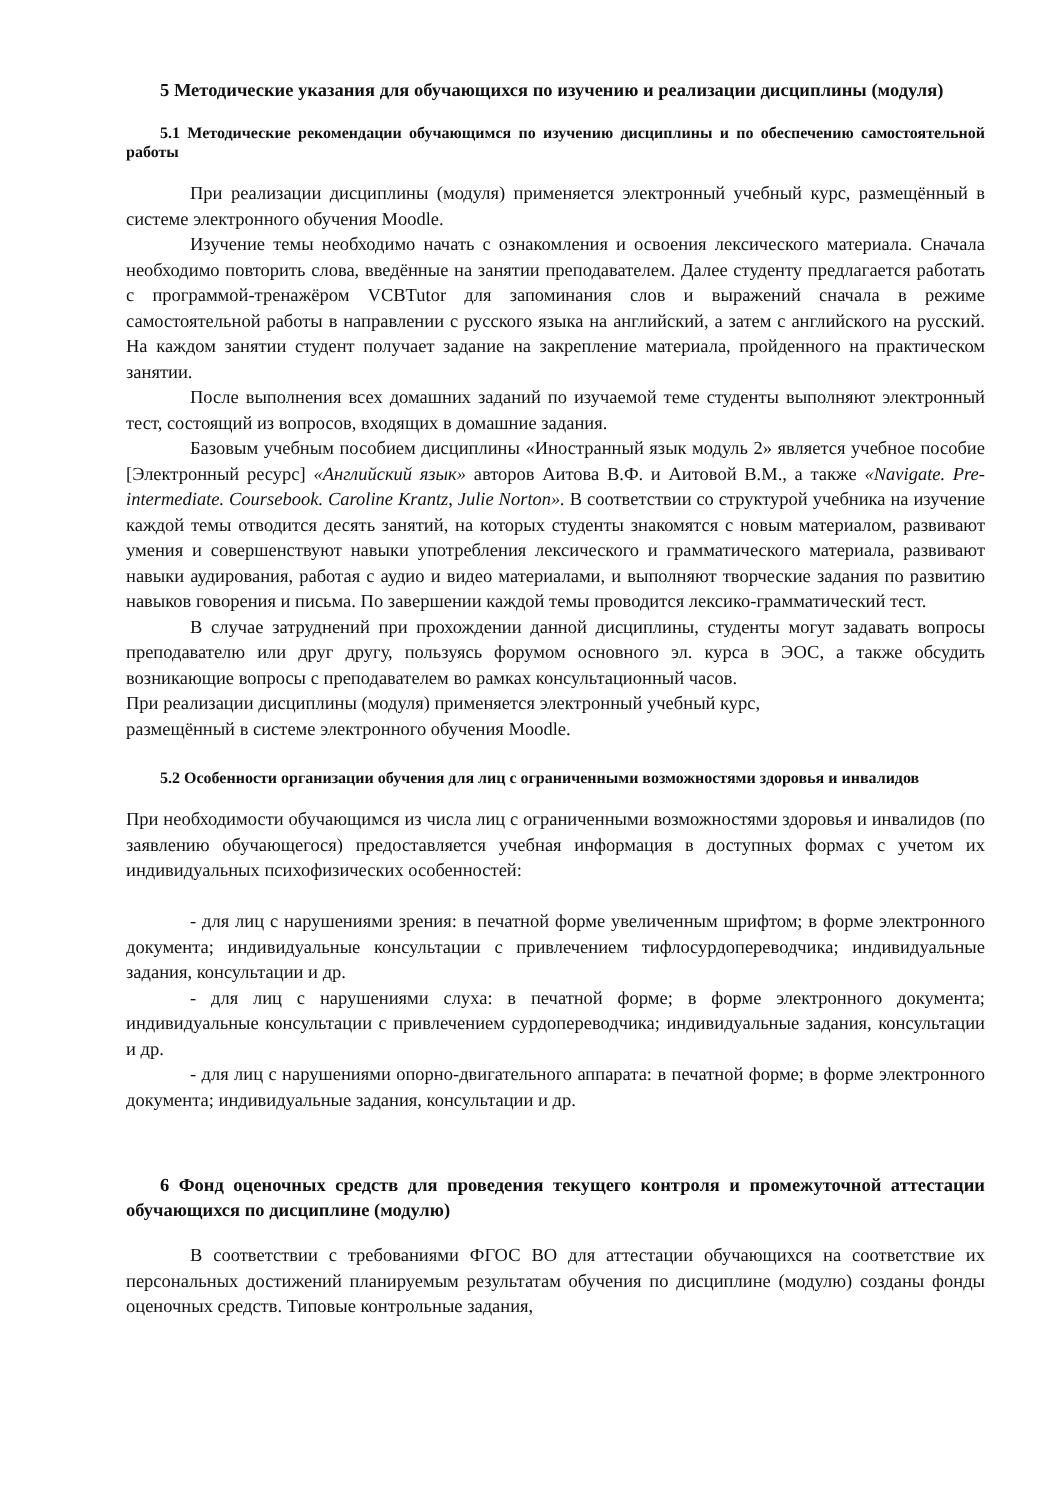5 Методические указания для обучающихся по изучению и реализации дисциплины (модуля)
5.1 Методические рекомендации обучающимся по изучению дисциплины и по обеспечению самостоятельной работы
При реализации дисциплины (модуля) применяется электронный учебный курс, размещённый в системе электронного обучения Moodle.
Изучение темы необходимо начать с ознакомления и освоения лексического материала. Сначала необходимо повторить слова, введённые на занятии преподавателем. Далее студенту предлагается работать с программой-тренажёром VCBTutor для запоминания слов и выражений сначала в режиме самостоятельной работы в направлении с русского языка на английский, а затем с английского на русский. На каждом занятии студент получает задание на закрепление материала, пройденного на практическом занятии.
После выполнения всех домашних заданий по изучаемой теме студенты выполняют электронный тест, состоящий из вопросов, входящих в домашние задания.
Базовым учебным пособием дисциплины «Иностранный язык модуль 2» является учебное пособие [Электронный ресурс] «Английский язык» авторов Аитова В.Ф. и Аитовой В.М., а также «Navigate. Pre-intermediate. Coursebook. Caroline Krantz, Julie Norton». В соответствии со структурой учебника на изучение каждой темы отводится десять занятий, на которых студенты знакомятся с новым материалом, развивают умения и совершенствуют навыки употребления лексического и грамматического материала, развивают навыки аудирования, работая с аудио и видео материалами, и выполняют творческие задания по развитию навыков говорения и письма. По завершении каждой темы проводится лексико-грамматический тест.
В случае затруднений при прохождении данной дисциплины, студенты могут задавать вопросы преподавателю или друг другу, пользуясь форумом основного эл. курса в ЭОС, а также обсудить возникающие вопросы с преподавателем во рамках консультационный часов.
При реализации дисциплины (модуля) применяется электронный учебный курс,
размещённый в системе электронного обучения Moodle.
5.2 Особенности организации обучения для лиц с ограниченными возможностями здоровья и инвалидов
При необходимости обучающимся из числа лиц с ограниченными возможностями здоровья и инвалидов (по заявлению обучающегося) предоставляется учебная информация в доступных формах с учетом их индивидуальных психофизических особенностей:
- для лиц с нарушениями зрения: в печатной форме увеличенным шрифтом; в форме электронного документа; индивидуальные консультации с привлечением тифлосурдопереводчика; индивидуальные задания, консультации и др.
- для лиц с нарушениями слуха: в печатной форме; в форме электронного документа; индивидуальные консультации с привлечением сурдопереводчика; индивидуальные задания, консультации и др.
- для лиц с нарушениями опорно-двигательного аппарата: в печатной форме; в форме электронного документа; индивидуальные задания, консультации и др.
6 Фонд оценочных средств для проведения текущего контроля и промежуточной аттестации обучающихся по дисциплине (модулю)
В соответствии с требованиями ФГОС ВО для аттестации обучающихся на соответствие их персональных достижений планируемым результатам обучения по дисциплине (модулю) созданы фонды оценочных средств. Типовые контрольные задания,